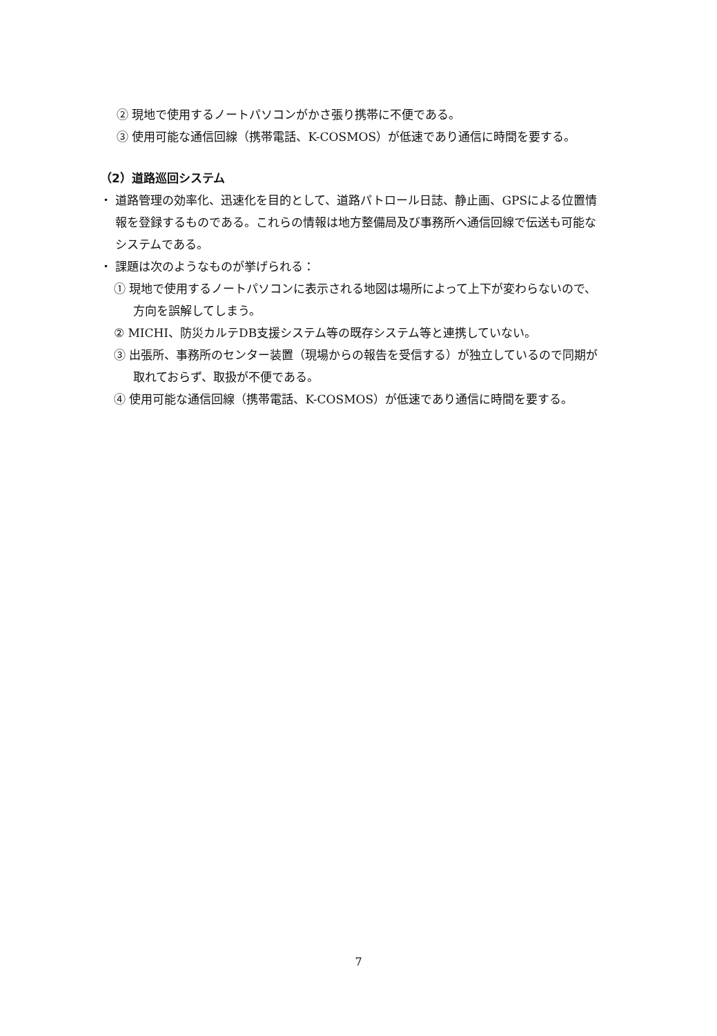② 現地で使用するノートパソコンがかさ張り携帯に不便である。
③ 使用可能な通信回線（携帯電話、K-COSMOS）が低速であり通信に時間を要する。
（2）道路巡回システム
・ 道路管理の効率化、迅速化を目的として、道路パトロール日誌、静止画、GPSによる位置情報を登録するものである。これらの情報は地方整備局及び事務所へ通信回線で伝送も可能なシステムである。
・ 課題は次のようなものが挙げられる：
① 現地で使用するノートパソコンに表示される地図は場所によって上下が変わらないので、方向を誤解してしまう。
② MICHI、防災カルテDB支援システム等の既存システム等と連携していない。
③ 出張所、事務所のセンター装置（現場からの報告を受信する）が独立しているので同期が取れておらず、取扱が不便である。
④ 使用可能な通信回線（携帯電話、K-COSMOS）が低速であり通信に時間を要する。
7